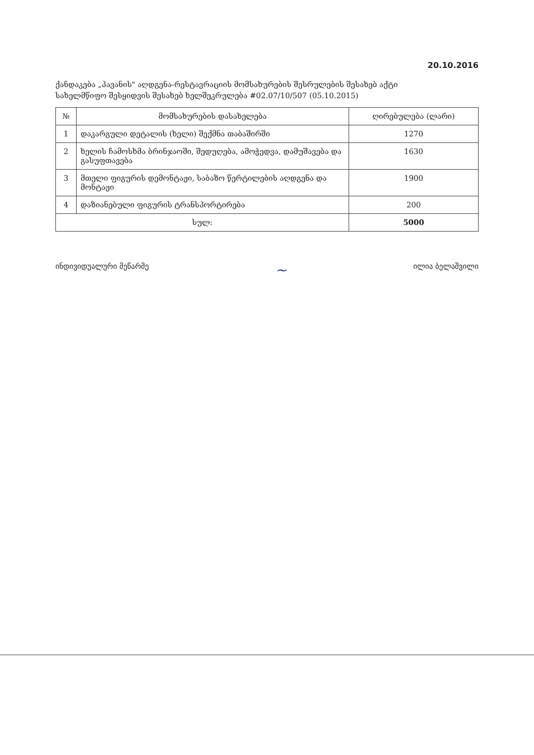20.10.2016
ქანდაკება „პავანის" აღდგენა-რესტავრაციის მომსახურების შესრულების შესახებ აქტი
სახელმწიფო შესყიდვის შესახებ ხელშეკრულება #02.07/10/507 (05.10.2015)
| № | მომსახურების დასახელება | ღირებულება (ლარი) |
| --- | --- | --- |
| 1 | დაკარგული დეტალის (ხელი) შექმნა თაბაშირში | 1270 |
| 2 | ხელის ჩამოსხმა ბრინჯაოში, შედუღება, ამოჭედვა, დამუშავება და გასუფთავება | 1630 |
| 3 | მთელი ფიგურის დემონტაჟი, საბაზო წერტილების აღდგენა და მონტაჟი | 1900 |
| 4 | დაზიანებული ფიგურის ტრანსპორტირება | 200 |
| სულ: | | 5000 |
ინდივიდუალური მეწარმე ~ ილია ბელაშვილი